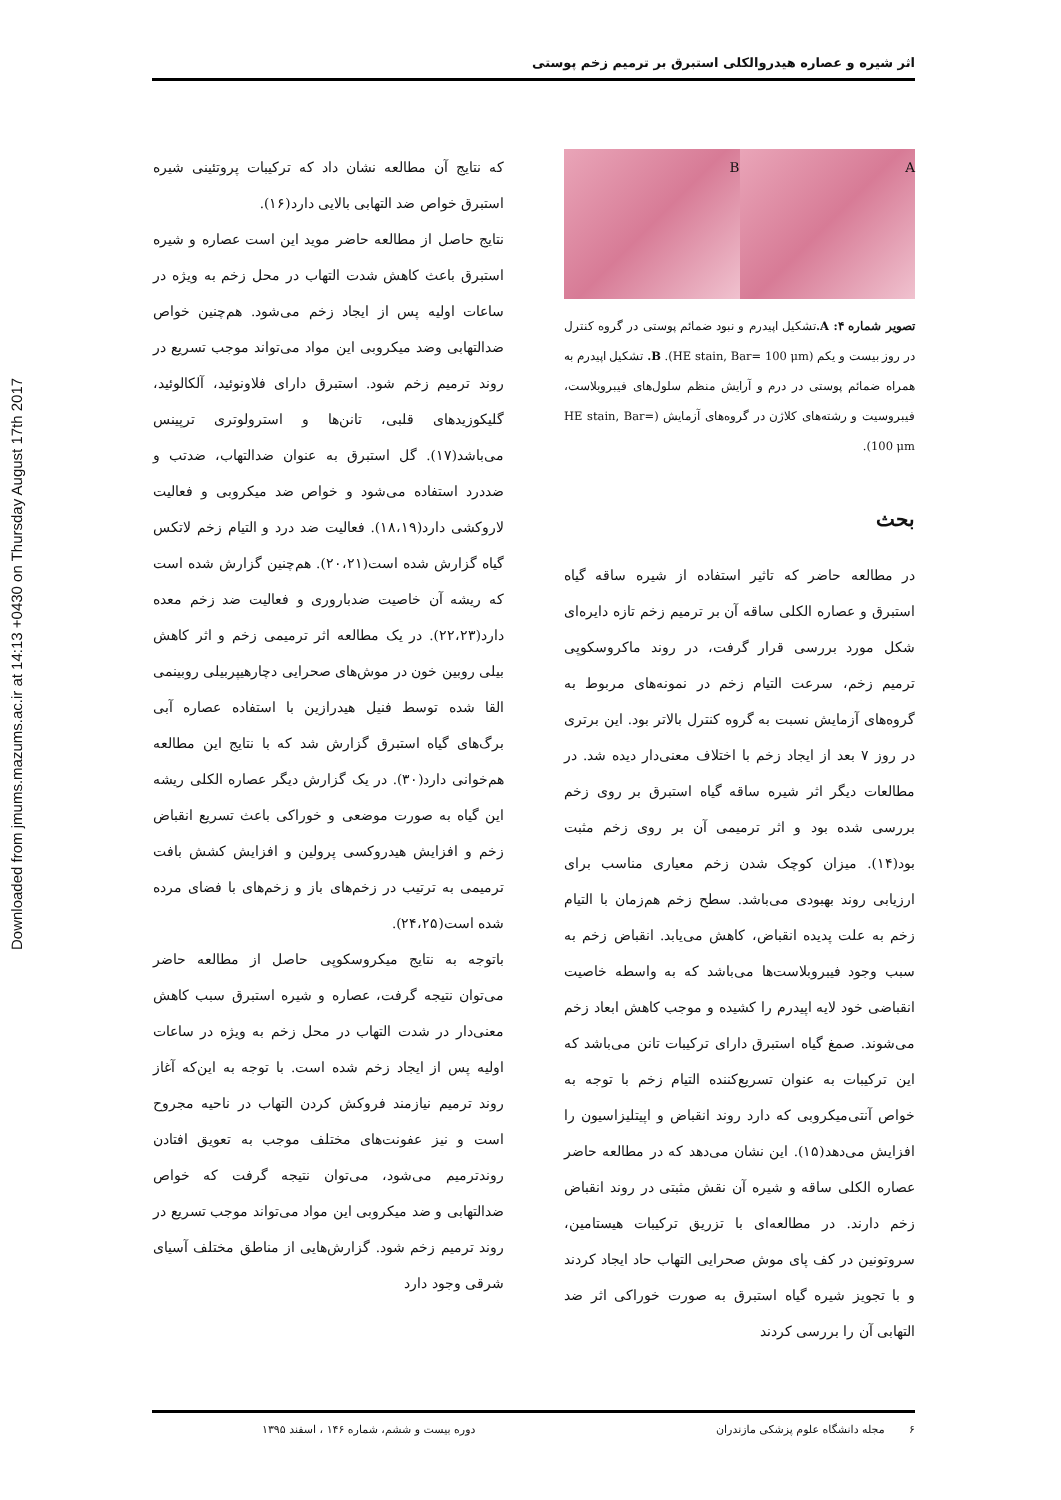Downloaded from jmums.mazums.ac.ir at 14:13 +0430 on Thursday August 17th 2017
اثر شیره و عصاره هیدروالکلی استبرق بر ترمیم زخم پوستی
A B
تصویر شماره ۴: A. تشکیل اپیدرم و نبود ضمائم پوستی در گروه کنترل در روز بیست و یکم (HE stain, Bar= 100 μm). B. تشکیل اپیدرم به همراه ضمائم پوستی در درم و آرایش منظم سلول‌های فیبروبلاست، فیبروسیت و رشته‌های کلاژن در گروه‌های آزمایش (HE stain, Bar= 100 μm).
بحث
در مطالعه حاضر که تاثیر استفاده از شیره ساقه گیاه استبرق و عصاره الکلی ساقه آن بر ترمیم زخم تازه دایره‌ای شکل مورد بررسی قرار گرفت، در روند ماکروسکوپی ترمیم زخم، سرعت التیام زخم در نمونه‌های مربوط به گروه‌های آزمایش نسبت به گروه کنترل بالاتر بود. این برتری در روز ۷ بعد از ایجاد زخم با اختلاف معنی‌دار دیده شد. در مطالعات دیگر اثر شیره ساقه گیاه استبرق بر روی زخم بررسی شده بود و اثر ترمیمی آن بر روی زخم مثبت بود(۱۴). میزان کوچک شدن زخم معیاری مناسب برای ارزیابی روند بهبودی می‌باشد. سطح زخم هم‌زمان با التیام زخم به علت پدیده انقباض، کاهش می‌یابد. انقباض زخم به سبب وجود فیبروبلاست‌ها می‌باشد که به واسطه خاصیت انقباضی خود لایه اپیدرم را کشیده و موجب کاهش ابعاد زخم می‌شوند. صمغ گیاه استبرق دارای ترکیبات تانن می‌باشد که این ترکیبات به عنوان تسریع‌کننده التیام زخم با توجه به خواص آنتی‌میکروبی که دارد روند انقباض و اپیتلیزاسیون را افزایش می‌دهد(۱۵). این نشان می‌دهد که در مطالعه حاضر عصاره الکلی ساقه و شیره آن نقش مثبتی در روند انقباض زخم دارند. در مطالعه‌ای با تزریق ترکیبات هیستامین، سروتونین در کف پای موش صحرایی التهاب حاد ایجاد کردند و با تجویز شیره گیاه استبرق به صورت خوراکی اثر ضد التهابی آن را بررسی کردند
که نتایج آن مطالعه نشان داد که ترکیبات پروتئینی شیره استبرق خواص ضد التهابی بالایی دارد(۱۶).
نتایج حاصل از مطالعه حاضر موید این است عصاره و شیره استبرق باعث کاهش شدت التهاب در محل زخم به ویژه در ساعات اولیه پس از ایجاد زخم می‌شود. هم‌چنین خواص ضدالتهابی وضد میکروبی این مواد می‌تواند موجب تسریع در روند ترمیم زخم شود. استبرق دارای فلاونوئید، آلکالوئید، گلیکوزیدهای قلبی، تانن‌ها و استرولوتری ترپینس می‌باشد(۱۷). گل استبرق به عنوان ضدالتهاب، ضدتب و ضددرد استفاده می‌شود و خواص ضد میکروبی و فعالیت لاروکشی دارد(۱۸،۱۹). فعالیت ضد درد و التیام زخم لاتکس گیاه گزارش شده است(۲۰،۲۱). هم‌چنین گزارش شده است که ریشه آن خاصیت ضدباروری و فعالیت ضد زخم معده دارد(۲۲،۲۳). در یک مطالعه اثر ترمیمی زخم و اثر کاهش بیلی روبین خون در موش‌های صحرایی دچارهیپربیلی روبینمی القا شده توسط فنیل هیدرازین با استفاده عصاره آبی برگ‌های گیاه استبرق گزارش شد که با نتایج این مطالعه هم‌خوانی دارد(۳۰). در یک گزارش دیگر عصاره الکلی ریشه این گیاه به صورت موضعی و خوراکی باعث تسریع انقباض زخم و افزایش هیدروکسی پرولین و افزایش کشش بافت ترمیمی به ترتیب در زخم‌های باز و زخم‌های با فضای مرده شده است(۲۴،۲۵).
باتوجه به نتایج میکروسکوپی حاصل از مطالعه حاضر می‌توان نتیجه گرفت، عصاره و شیره استبرق سبب کاهش معنی‌دار در شدت التهاب در محل زخم به ویژه در ساعات اولیه پس از ایجاد زخم شده است. با توجه به این‌که آغاز روند ترمیم نیازمند فروکش کردن التهاب در ناحیه مجروح است و نیز عفونت‌های مختلف موجب به تعویق افتادن روندترمیم می‌شود، می‌توان نتیجه گرفت که خواص ضدالتهابی و ضد میکروبی این مواد می‌تواند موجب تسریع در روند ترمیم زخم شود. گزارش‌هایی از مناطق مختلف آسیای شرقی وجود دارد
۶ مجله دانشگاه علوم پزشکی مازندران دوره بیست و ششم، شماره ۱۴۶ ، اسفند ۱۳۹۵